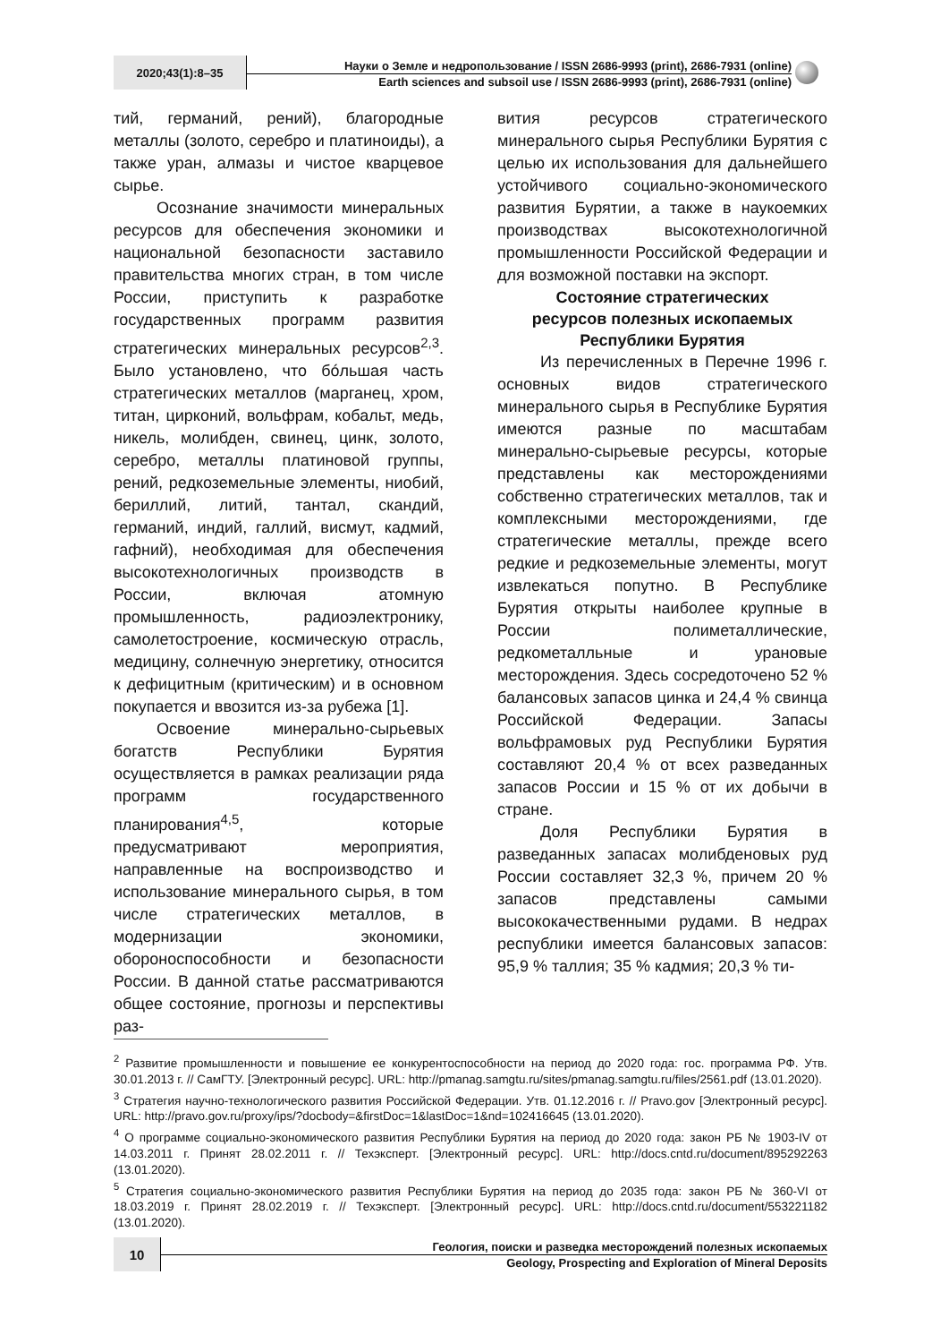2020;43(1):8–35
Науки о Земле и недропользование / ISSN 2686-9993 (print), 2686-7931 (online)
Earth sciences and subsoil use / ISSN 2686-9993 (print), 2686-7931 (online)
тий, германий, рений), благородные металлы (золото, серебро и платиноиды), а также уран, алмазы и чистое кварцевое сырье.
Осознание значимости минеральных ресурсов для обеспечения экономики и национальной безопасности заставило правительства многих стран, в том числе России, приступить к разработке государственных программ развития стратегических минеральных ресурсов<sup>2,3</sup>. Было установлено, что бóльшая часть стратегических металлов (марганец, хром, титан, цирконий, вольфрам, кобальт, медь, никель, молибден, свинец, цинк, золото, серебро, металлы платиновой группы, рений, редкоземельные элементы, ниобий, бериллий, литий, тантал, скандий, германий, индий, галлий, висмут, кадмий, гафний), необходимая для обеспечения высокотехнологичных производств в России, включая атомную промышленность, радиоэлектронику, самолетостроение, космическую отрасль, медицину, солнечную энергетику, относится к дефицитным (критическим) и в основном покупается и ввозится из-за рубежа [1].
Освоение минерально-сырьевых богатств Республики Бурятия осуществляется в рамках реализации ряда программ государственного планирования<sup>4,5</sup>, которые предусматривают мероприятия, направленные на воспроизводство и использование минерального сырья, в том числе стратегических металлов, в модернизации экономики, обороноспособности и безопасности России. В данной статье рассматриваются общее состояние, прогнозы и перспективы раз-
вития ресурсов стратегического минерального сырья Республики Бурятия с целью их использования для дальнейшего устойчивого социально-экономического развития Бурятии, а также в наукоемких производствах высокотехнологичной промышленности Российской Федерации и для возможной поставки на экспорт.
Состояние стратегических
ресурсов полезных ископаемых
Республики Бурятия
Из перечисленных в Перечне 1996 г. основных видов стратегического минерального сырья в Республике Бурятия имеются разные по масштабам минерально-сырьевые ресурсы, которые представлены как месторождениями собственно стратегических металлов, так и комплексными месторождениями, где стратегические металлы, прежде всего редкие и редкоземельные элементы, могут извлекаться попутно. В Республике Бурятия открыты наиболее крупные в России полиметаллические, редкометалльные и урановые месторождения. Здесь сосредоточено 52 % балансовых запасов цинка и 24,4 % свинца Российской Федерации. Запасы вольфрамовых руд Республики Бурятия составляют 20,4 % от всех разведанных запасов России и 15 % от их добычи в стране.
Доля Республики Бурятия в разведанных запасах молибденовых руд России составляет 32,3 %, причем 20 % запасов представлены самыми высококачественными рудами. В недрах республики имеется балансовых запасов: 95,9 % таллия; 35 % кадмия; 20,3 % ти-
<sup>2</sup> Развитие промышленности и повышение ее конкурентоспособности на период до 2020 года: гос. программа РФ. Утв. 30.01.2013 г. // СамГТУ. [Электронный ресурс]. URL: http://pmanag.samgtu.ru/sites/pmanag.samgtu.ru/files/2561.pdf (13.01.2020).
<sup>3</sup> Стратегия научно-технологического развития Российской Федерации. Утв. 01.12.2016 г. // Pravo.gov [Электронный ресурс]. URL: http://pravo.gov.ru/proxy/ips/?docbody=&firstDoc=1&lastDoc=1&nd=102416645 (13.01.2020).
<sup>4</sup> О программе социально-экономического развития Республики Бурятия на период до 2020 года: закон РБ № 1903-IV от 14.03.2011 г. Принят 28.02.2011 г. // Техэксперт. [Электронный ресурс]. URL: http://docs.cntd.ru/document/895292263 (13.01.2020).
<sup>5</sup> Стратегия социально-экономического развития Республики Бурятия на период до 2035 года: закон РБ № 360-VI от 18.03.2019 г. Принят 28.02.2019 г. // Техэксперт. [Электронный ресурс]. URL: http://docs.cntd.ru/document/553221182 (13.01.2020).
10
Геология, поиски и разведка месторождений полезных ископаемых
Geology, Prospecting and Exploration of Mineral Deposits